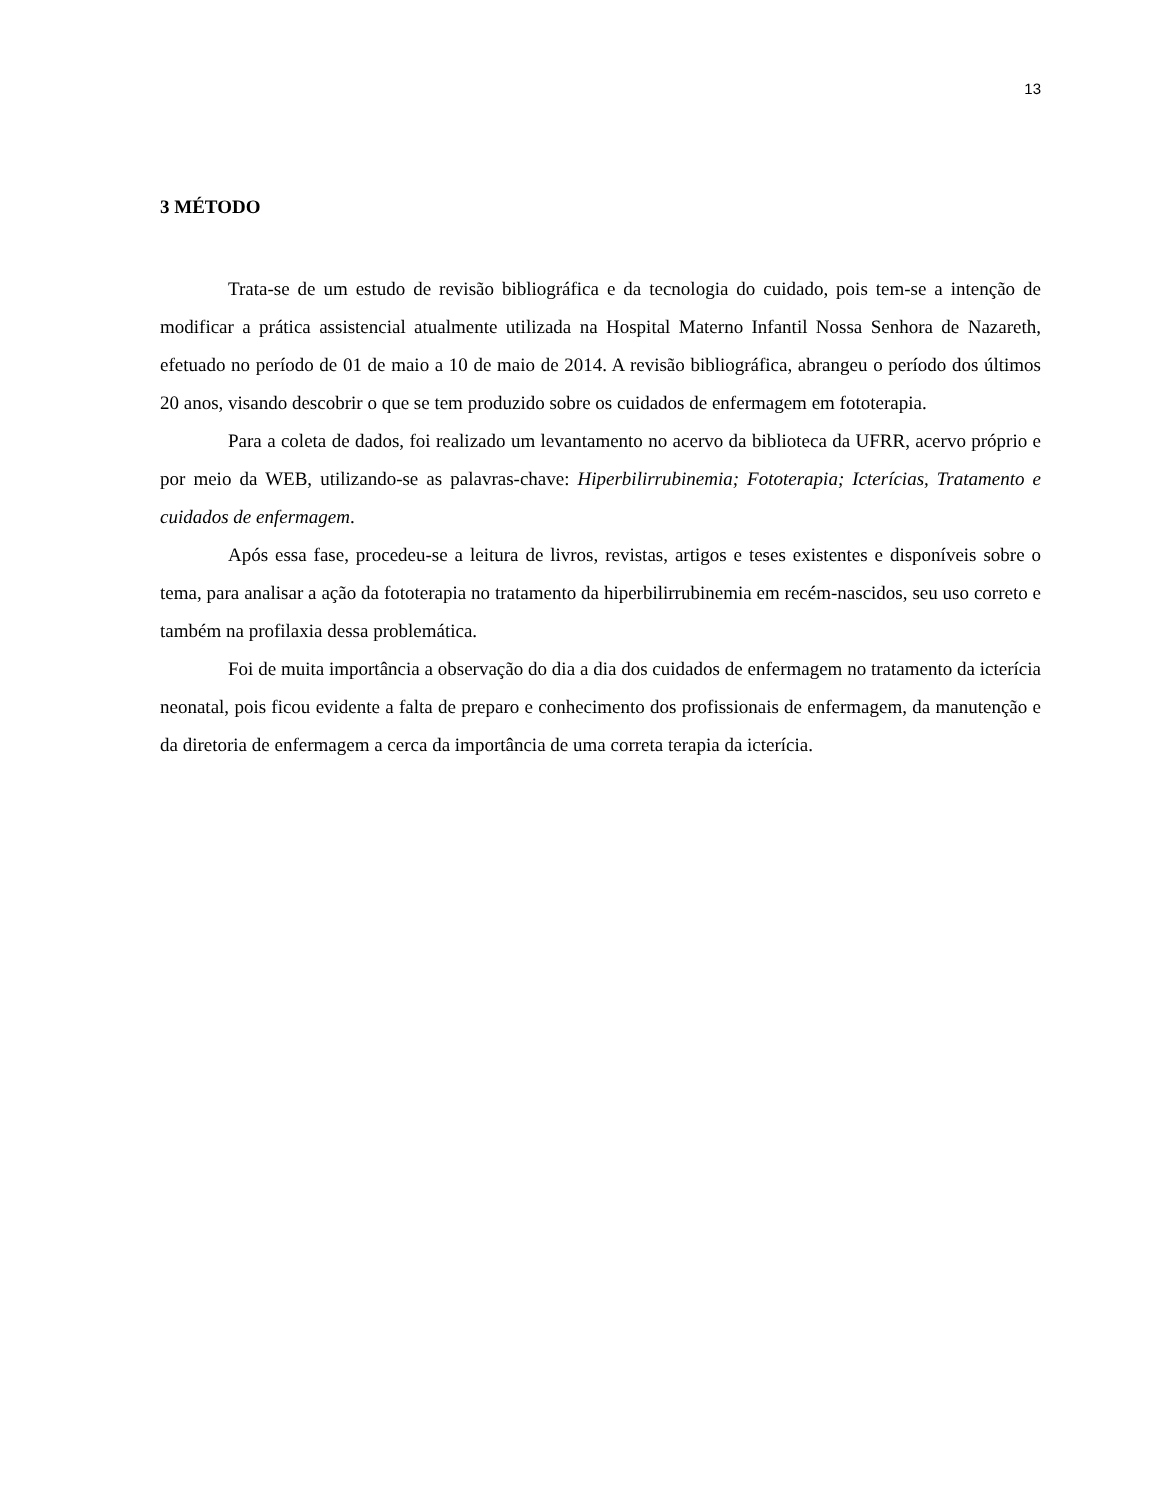13
3 MÉTODO
Trata-se de um estudo de revisão bibliográfica e da tecnologia do cuidado, pois tem-se a intenção de modificar a prática assistencial atualmente utilizada na Hospital Materno Infantil Nossa Senhora de Nazareth, efetuado no período de 01 de maio a 10 de maio de 2014. A revisão bibliográfica, abrangeu o período dos últimos 20 anos, visando descobrir o que se tem produzido sobre os cuidados de enfermagem em fototerapia.
Para a coleta de dados, foi realizado um levantamento no acervo da biblioteca da UFRR, acervo próprio e por meio da WEB, utilizando-se as palavras-chave: Hiperbilirrubinemia; Fototerapia; Icterícias, Tratamento e cuidados de enfermagem.
Após essa fase, procedeu-se a leitura de livros, revistas, artigos e teses existentes e disponíveis sobre o tema, para analisar a ação da fototerapia no tratamento da hiperbilirrubinemia em recém-nascidos, seu uso correto e também na profilaxia dessa problemática.
Foi de muita importância a observação do dia a dia dos cuidados de enfermagem no tratamento da icterícia neonatal, pois ficou evidente a falta de preparo e conhecimento dos profissionais de enfermagem, da manutenção e da diretoria de enfermagem a cerca da importância de uma correta terapia da icterícia.